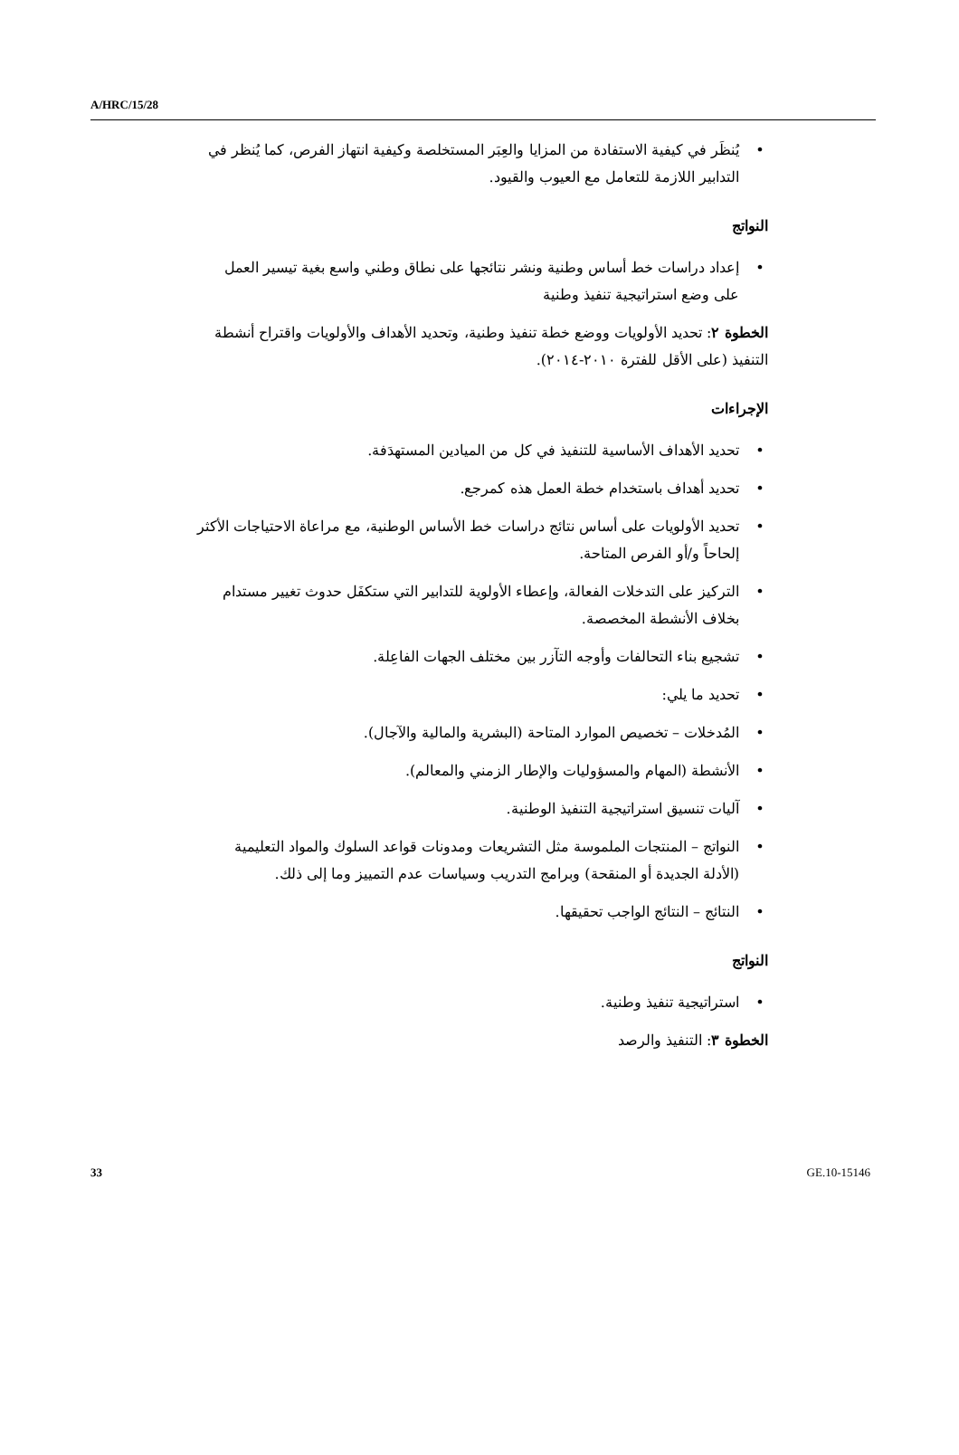A/HRC/15/28
• يُنظَر في كيفية الاستفادة من المزايا والعِبَر المستخلصة وكيفية انتهاز الفرص، كما يُنظر في التدابير اللازمة للتعامل مع العيوب والقيود.
النواتج
• إعداد دراسات خط أساس وطنية ونشر نتائجها على نطاق وطني واسع بغية تيسير العمل على وضع استراتيجية تنفيذ وطنية
الخطوة ٢: تحديد الأولويات ووضع خطة تنفيذ وطنية، وتحديد الأهداف والأولويات واقتراح أنشطة التنفيذ (على الأقل للفترة ٢٠١٠-٢٠١٤).
الإجراءات
• تحديد الأهداف الأساسية للتنفيذ في كل من الميادين المستهدَفة.
• تحديد أهداف باستخدام خطة العمل هذه كمرجع.
• تحديد الأولويات على أساس نتائج دراسات خط الأساس الوطنية، مع مراعاة الاحتياجات الأكثر إلحاحاً و/أو الفرص المتاحة.
• التركيز على التدخلات الفعالة، وإعطاء الأولوية للتدابير التي ستكفَل حدوث تغيير مستدام بخلاف الأنشطة المخصصة.
• تشجيع بناء التحالفات وأوجه التآزر بين مختلف الجهات الفاعِلة.
• تحديد ما يلي:
• المُدخلات – تخصيص الموارد المتاحة (البشرية والمالية والآجال).
• الأنشطة (المهام والمسؤوليات والإطار الزمني والمعالم).
• آليات تنسيق استراتيجية التنفيذ الوطنية.
• النواتج – المنتجات الملموسة مثل التشريعات ومدونات قواعد السلوك والمواد التعليمية (الأدلة الجديدة أو المنقحة) وبرامج التدريب وسياسات عدم التمييز وما إلى ذلك.
• النتائج – النتائج الواجب تحقيقها.
النواتج
• استراتيجية تنفيذ وطنية.
الخطوة ٣: التنفيذ والرصد
33 GE.10-15146